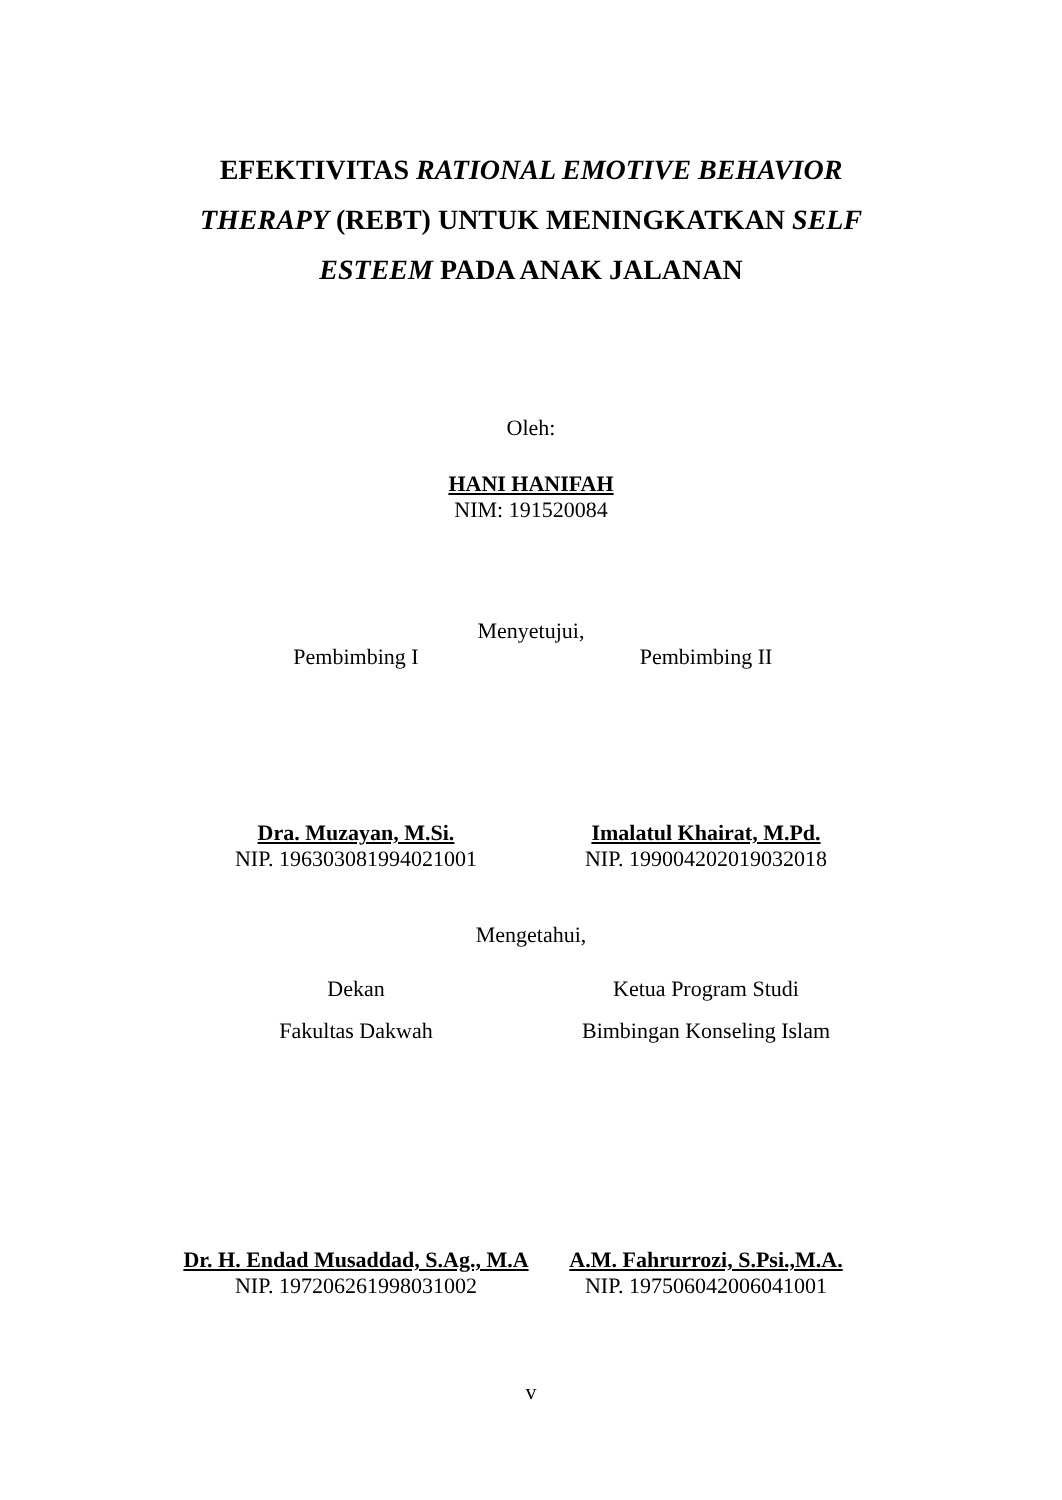EFEKTIVITAS RATIONAL EMOTIVE BEHAVIOR THERAPY (REBT) UNTUK MENINGKATKAN SELF ESTEEM PADA ANAK JALANAN
Oleh:
HANI HANIFAH
NIM: 191520084
Menyetujui,
Pembimbing I Pembimbing II
Dra. Muzayan, M.Si.
NIP. 196303081994021001
Imalatul Khairat, M.Pd.
NIP. 199004202019032018
Mengetahui,
Dekan
Fakultas Dakwah
Ketua Program Studi
Bimbingan Konseling Islam
Dr. H. Endad Musaddad, S.Ag., M.A
NIP. 197206261998031002
A.M. Fahrurrozi, S.Psi.,M.A.
NIP. 197506042006041001
v